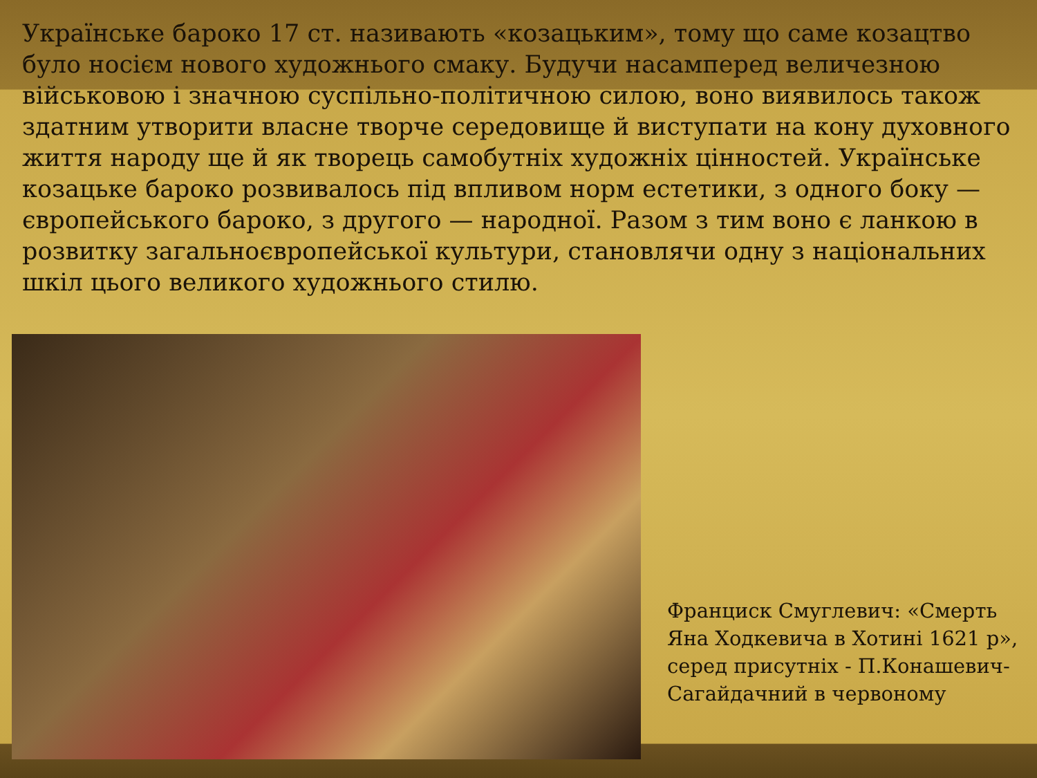Українське бароко 17 ст. називають «козацьким», тому що саме козацтво було носієм нового художнього смаку. Будучи насамперед величезною військовою і значною суспільно-політичною силою, воно виявилось також здатним утворити власне творче середовище й виступати на кону духовного життя народу ще й як творець самобутніх художніх цінностей. Українське козацьке бароко розвивалось під впливом норм естетики, з одного боку — європейського бароко, з другого — народної. Разом з тим воно є ланкою в розвитку загальноєвропейської культури, становлячи одну з національних шкіл цього великого художнього стилю.
Франциск Смуглевич: «Смерть Яна Ходкевича в Хотині 1621 р», серед присутніх - П.Конашевич-Сагайдачний в червоному